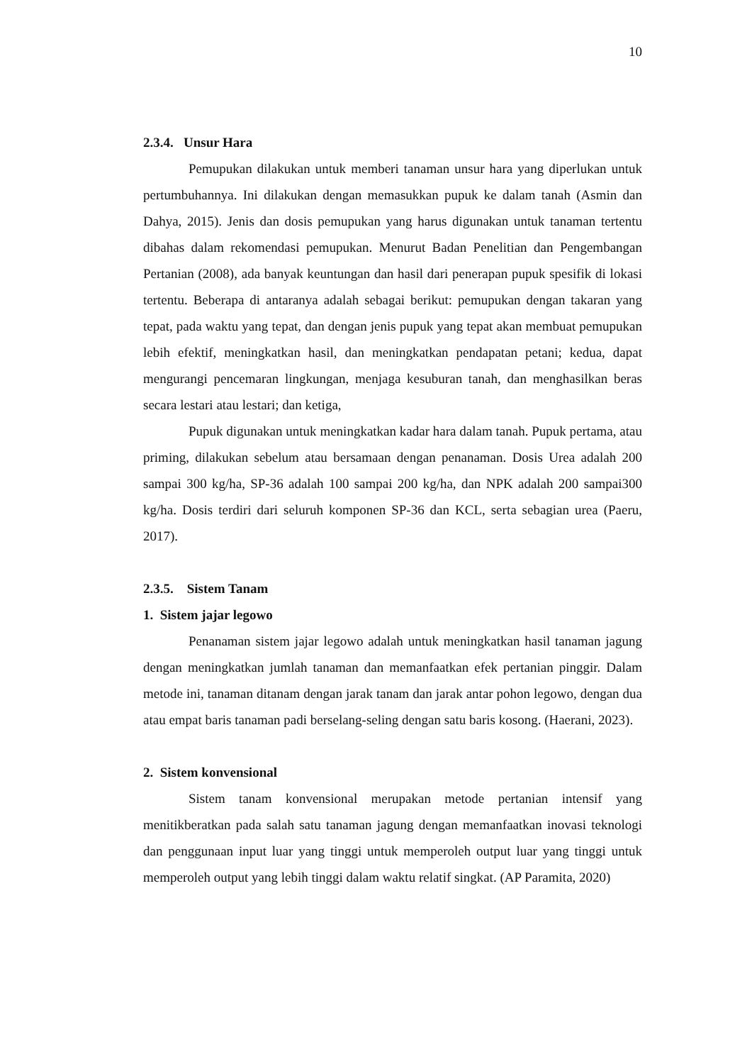10
2.3.4. Unsur Hara
Pemupukan dilakukan untuk memberi tanaman unsur hara yang diperlukan untuk pertumbuhannya. Ini dilakukan dengan memasukkan pupuk ke dalam tanah (Asmin dan Dahya, 2015). Jenis dan dosis pemupukan yang harus digunakan untuk tanaman tertentu dibahas dalam rekomendasi pemupukan. Menurut Badan Penelitian dan Pengembangan Pertanian (2008), ada banyak keuntungan dan hasil dari penerapan pupuk spesifik di lokasi tertentu. Beberapa di antaranya adalah sebagai berikut: pemupukan dengan takaran yang tepat, pada waktu yang tepat, dan dengan jenis pupuk yang tepat akan membuat pemupukan lebih efektif, meningkatkan hasil, dan meningkatkan pendapatan petani; kedua, dapat mengurangi pencemaran lingkungan, menjaga kesuburan tanah, dan menghasilkan beras secara lestari atau lestari; dan ketiga,
Pupuk digunakan untuk meningkatkan kadar hara dalam tanah. Pupuk pertama, atau priming, dilakukan sebelum atau bersamaan dengan penanaman. Dosis Urea adalah 200 sampai 300 kg/ha, SP-36 adalah 100 sampai 200 kg/ha, dan NPK adalah 200 sampai300 kg/ha. Dosis terdiri dari seluruh komponen SP-36 dan KCL, serta sebagian urea (Paeru, 2017).
2.3.5. Sistem Tanam
1. Sistem jajar legowo
Penanaman sistem jajar legowo adalah untuk meningkatkan hasil tanaman jagung dengan meningkatkan jumlah tanaman dan memanfaatkan efek pertanian pinggir. Dalam metode ini, tanaman ditanam dengan jarak tanam dan jarak antar pohon legowo, dengan dua atau empat baris tanaman padi berselang-seling dengan satu baris kosong. (Haerani, 2023).
2. Sistem konvensional
Sistem tanam konvensional merupakan metode pertanian intensif yang menitikberatkan pada salah satu tanaman jagung dengan memanfaatkan inovasi teknologi dan penggunaan input luar yang tinggi untuk memperoleh output luar yang tinggi untuk memperoleh output yang lebih tinggi dalam waktu relatif singkat. (AP Paramita, 2020)